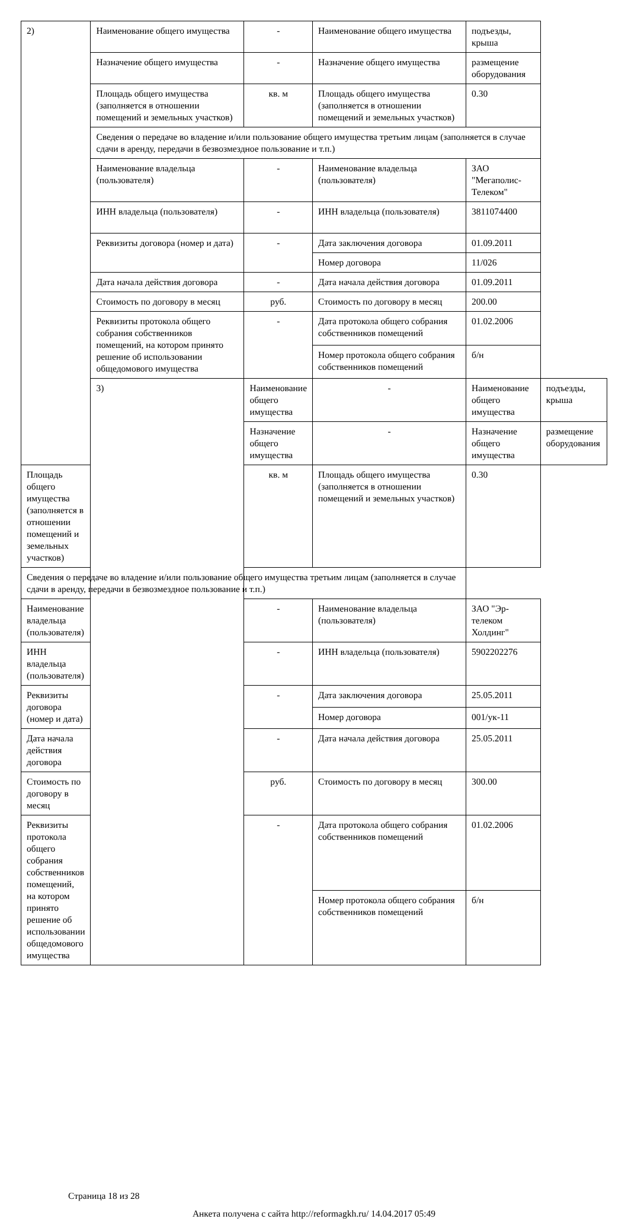| 2) | Наименование общего имущества | - | Наименование общего имущества | подъезды, крыша | |
| | Назначение общего имущества | - | Назначение общего имущества | размещение оборудования | |
| | Площадь общего имущества (заполняется в отношении помещений и земельных участков) | кв. м | Площадь общего имущества (заполняется в отношении помещений и земельных участков) | 0.30 | |
| | Сведения о передаче во владение и/или пользование общего имущества третьим лицам (заполняется в случае сдачи в аренду, передачи в безвозмездное пользование и т.п.) | | | | |
| | Наименование владельца (пользователя) | - | Наименование владельца (пользователя) | ЗАО "Мегаполис-Телеком" | |
| | ИНН владельца (пользователя) | - | ИНН владельца (пользователя) | 3811074400 | |
| | Реквизиты договора (номер и дата) | - | Дата заключения договора | 01.09.2011 | |
| | | | Номер договора | 11/026 | |
| | Дата начала действия договора | - | Дата начала действия договора | 01.09.2011 | |
| | Стоимость по договору в месяц | руб. | Стоимость по договору в месяц | 200.00 | |
| | Реквизиты протокола общего собрания собственников помещений, на котором принято решение об использовании общедомового имущества | - | Дата протокола общего собрания собственников помещений | 01.02.2006 | |
| | | | Номер протокола общего собрания собственников помещений | б/н | |
| | 3) | Наименование общего имущества | - | Наименование общего имущества | подъезды, крыша |
| | | Назначение общего имущества | - | Назначение общего имущества | размещение оборудования |
| Площадь общего имущества (заполняется в отношении помещений и земельных участков) | | кв. м | Площадь общего имущества (заполняется в отношении помещений и земельных участков) | 0.30 | |
| Сведения о передаче во владение и/или пользование общего имущества третьим лицам (заполняется в случае сдачи в аренду, передачи в безвозмездное пользование и т.п.) | | | | | |
| Наименование владельца (пользователя) | | - | Наименование владельца (пользователя) | ЗАО "Эр-телеком Холдинг" | |
| ИНН владельца (пользователя) | | - | ИНН владельца (пользователя) | 5902202276 | |
| Реквизиты договора (номер и дата) | | - | Дата заключения договора | 25.05.2011 | |
| | | | Номер договора | 001/ук-11 | |
| Дата начала действия договора | | - | Дата начала действия договора | 25.05.2011 | |
| Стоимость по договору в месяц | | руб. | Стоимость по договору в месяц | 300.00 | |
| Реквизиты протокола общего собрания собственников помещений, на котором принято решение об использовании общедомового имущества | | - | Дата протокола общего собрания собственников помещений | 01.02.2006 | |
| | | | Номер протокола общего собрания собственников помещений | б/н | |
Страница 18 из 28
Анкета получена с сайта http://reformagkh.ru/ 14.04.2017 05:49